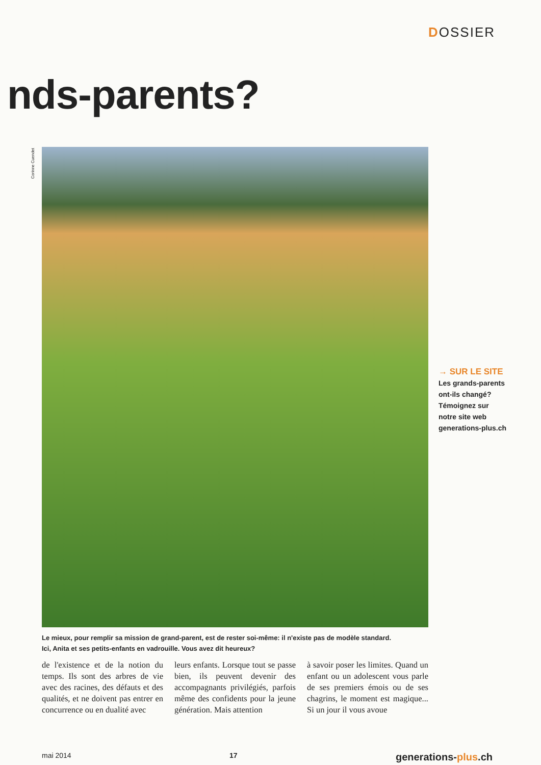DOSSIER
nds-parents?
Corinne Cuendet
→ SUR LE SITE
Les grands-parents
ont-ils changé?
Témoignez sur
notre site web
generations-plus.ch
Le mieux, pour remplir sa mission de grand-parent, est de rester soi-même: il n'existe pas de modèle standard.
Ici, Anita et ses petits-enfants en vadrouille. Vous avez dit heureux?
de l'existence et de la notion du temps. Ils sont des arbres de vie avec des racines, des défauts et des qualités, et ne doivent pas entrer en concurrence ou en dualité avec
leurs enfants. Lorsque tout se passe bien, ils peuvent devenir des accompagnants privilégiés, parfois même des confidents pour la jeune génération. Mais attention
à savoir poser les limites. Quand un enfant ou un adolescent vous parle de ses premiers émois ou de ses chagrins, le moment est magique... Si un jour il vous avoue
mai 2014 17 generations-plus.ch